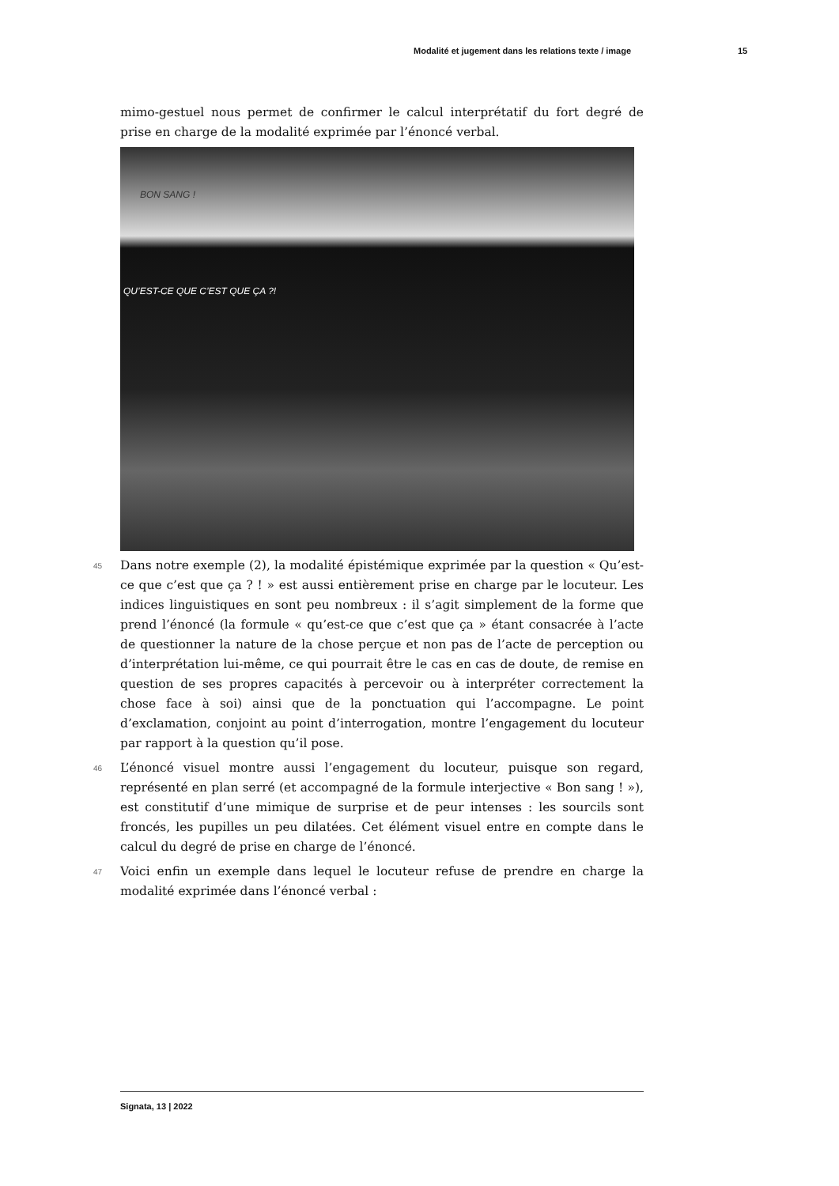Modalité et jugement dans les relations texte / image 15
mimo-gestuel nous permet de confirmer le calcul interprétatif du fort degré de prise en charge de la modalité exprimée par l’énoncé verbal.
BON SANG !
QU’EST-CE QUE C’EST QUE ÇA ?!
45 Dans notre exemple (2), la modalité épistémique exprimée par la question « Qu’est-ce que c’est que ça ? ! » est aussi entièrement prise en charge par le locuteur. Les indices linguistiques en sont peu nombreux : il s’agit simplement de la forme que prend l’énoncé (la formule « qu’est-ce que c’est que ça » étant consacrée à l’acte de questionner la nature de la chose perçue et non pas de l’acte de perception ou d’interprétation lui-même, ce qui pourrait être le cas en cas de doute, de remise en question de ses propres capacités à percevoir ou à interpréter correctement la chose face à soi) ainsi que de la ponctuation qui l’accompagne. Le point d’exclamation, conjoint au point d’interrogation, montre l’engagement du locuteur par rapport à la question qu’il pose.
46 L’énoncé visuel montre aussi l’engagement du locuteur, puisque son regard, représenté en plan serré (et accompagné de la formule interjective « Bon sang ! »), est constitutif d’une mimique de surprise et de peur intenses : les sourcils sont froncés, les pupilles un peu dilatées. Cet élément visuel entre en compte dans le calcul du degré de prise en charge de l’énoncé.
47 Voici enfin un exemple dans lequel le locuteur refuse de prendre en charge la modalité exprimée dans l’énoncé verbal :
Signata, 13 | 2022